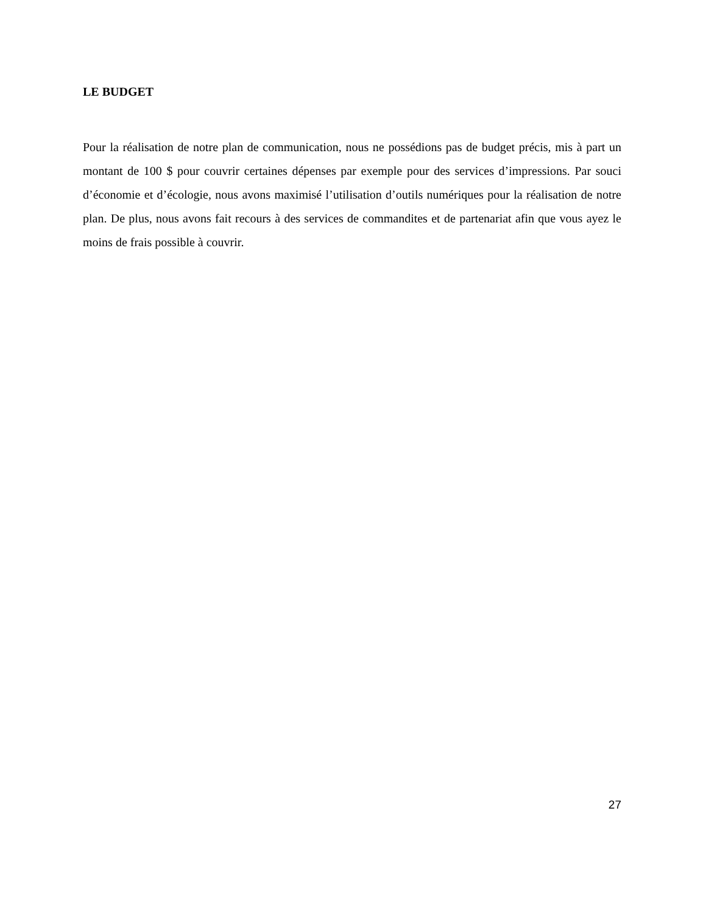LE BUDGET
Pour la réalisation de notre plan de communication, nous ne possédions pas de budget précis, mis à part un montant de 100 $ pour couvrir certaines dépenses par exemple pour des services d’impressions. Par souci d’économie et d’écologie, nous avons maximisé l’utilisation d’outils numériques pour la réalisation de notre plan. De plus, nous avons fait recours à des services de commandites et de partenariat afin que vous ayez le moins de frais possible à couvrir.
27